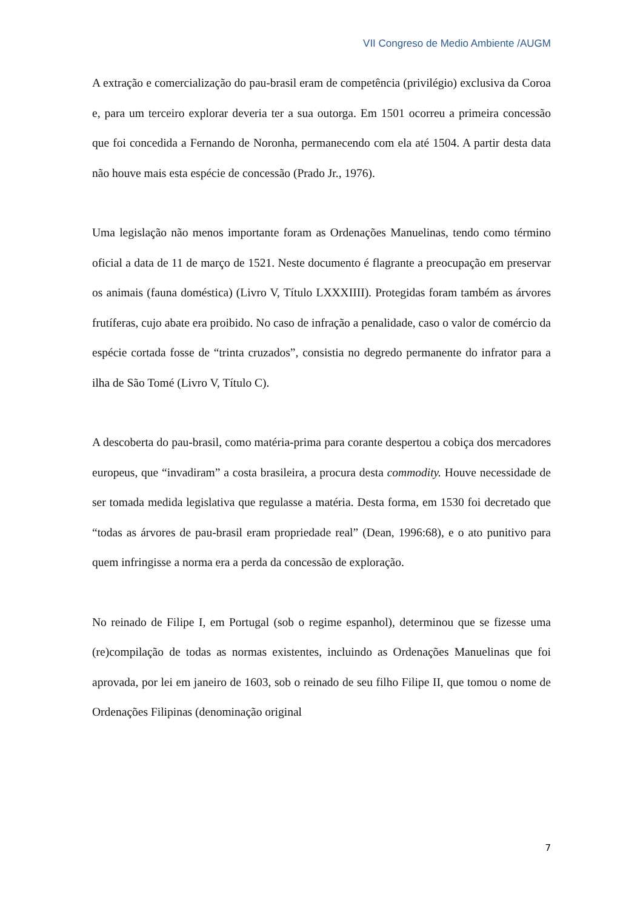VII Congreso de Medio Ambiente /AUGM
A extração e comercialização do pau-brasil eram de competência (privilégio) exclusiva da Coroa e, para um terceiro explorar deveria ter a sua outorga. Em 1501 ocorreu a primeira concessão que foi concedida a Fernando de Noronha, permanecendo com ela até 1504. A partir desta data não houve mais esta espécie de concessão (Prado Jr., 1976).
Uma legislação não menos importante foram as Ordenações Manuelinas, tendo como término oficial a data de 11 de março de 1521. Neste documento é flagrante a preocupação em preservar os animais (fauna doméstica) (Livro V, Título LXXXIIII). Protegidas foram também as árvores frutíferas, cujo abate era proibido. No caso de infração a penalidade, caso o valor de comércio da espécie cortada fosse de “trinta cruzados”, consistia no degredo permanente do infrator para a ilha de São Tomé (Livro V, Título C).
A descoberta do pau-brasil, como matéria-prima para corante despertou a cobiça dos mercadores europeus, que “invadiram” a costa brasileira, a procura desta commodity. Houve necessidade de ser tomada medida legislativa que regulasse a matéria. Desta forma, em 1530 foi decretado que “todas as árvores de pau-brasil eram propriedade real” (Dean, 1996:68), e o ato punitivo para quem infringisse a norma era a perda da concessão de exploração.
No reinado de Filipe I, em Portugal (sob o regime espanhol), determinou que se fizesse uma (re)compilação de todas as normas existentes, incluindo as Ordenações Manuelinas que foi aprovada, por lei em janeiro de 1603, sob o reinado de seu filho Filipe II, que tomou o nome de Ordenações Filipinas (denominação original
7